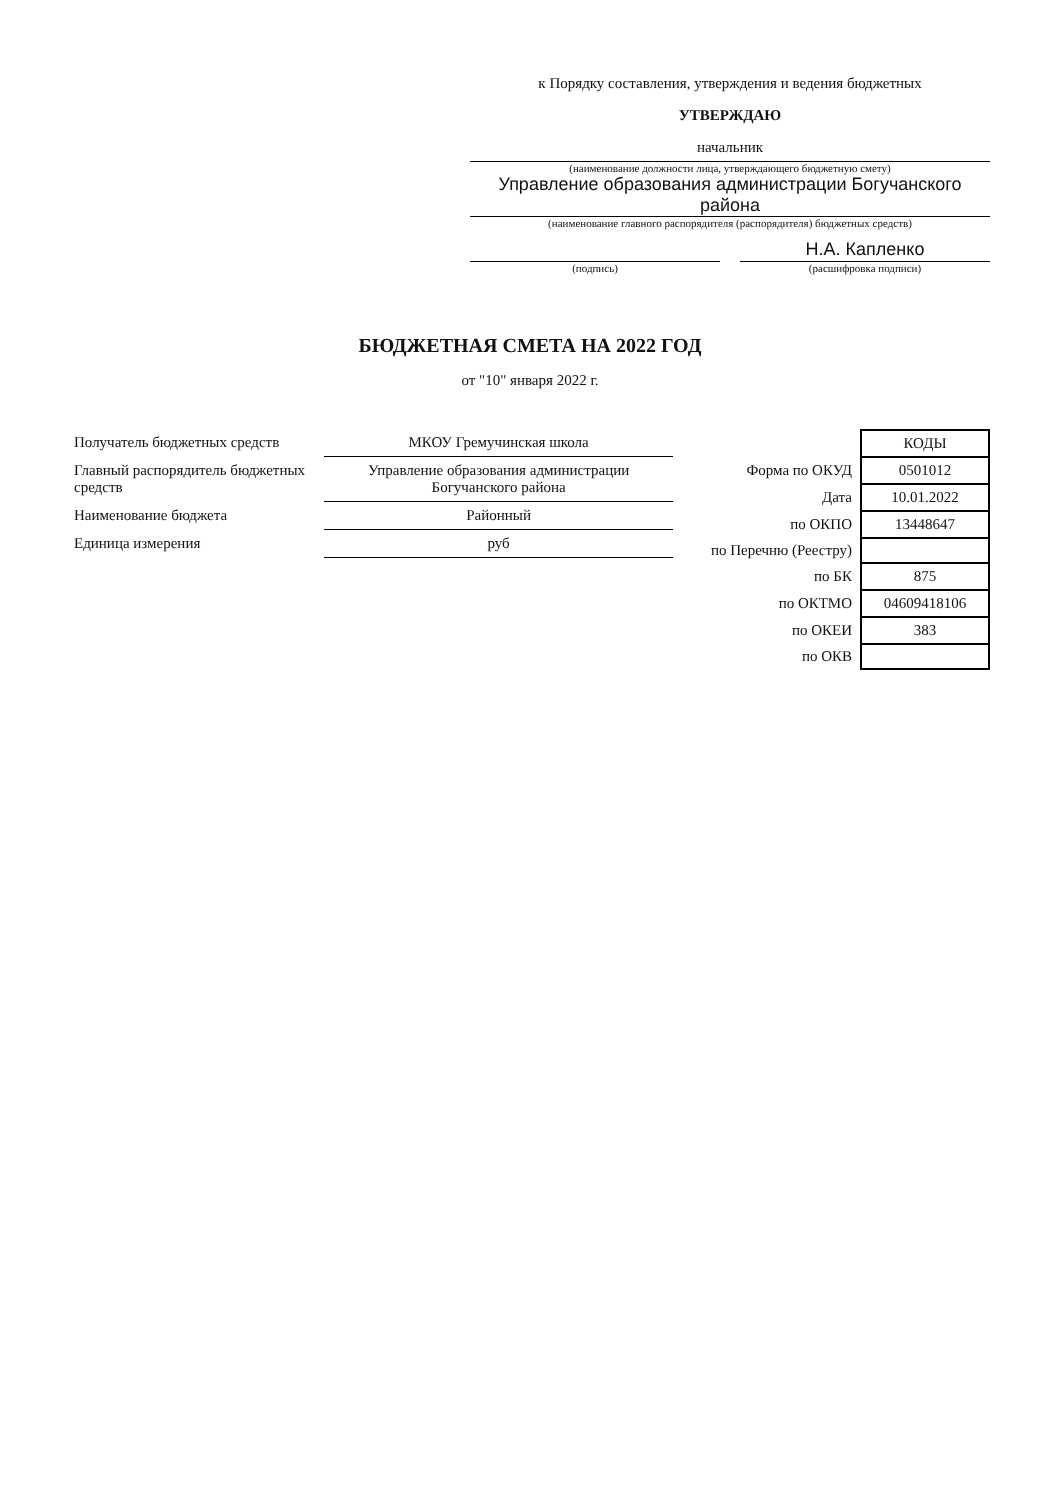к Порядку составления, утверждения и ведения бюджетных
УТВЕРЖДАЮ
начальник
(наименование должности лица, утверждающего бюджетную смету)
Управление образования администрации Богучанского района
(наименование главного распорядителя (распорядителя) бюджетных средств)
(подпись)
Н.А. Капленко
(расшифровка подписи)
БЮДЖЕТНАЯ СМЕТА НА 2022 ГОД
от "10" января 2022 г.
| Получатель бюджетных средств | МКОУ Гремучинская школа |
| Главный распорядитель бюджетных средств | Управление образования администрации Богучанского района |
| Наименование бюджета | Районный |
| Единица измерения | руб |
| | КОДЫ |
| Форма по ОКУД | 0501012 |
| Дата | 10.01.2022 |
| по ОКПО | 13448647 |
| по Перечню (Реестру) | |
| по БК | 875 |
| по ОКТМО | 04609418106 |
| по ОКЕИ | 383 |
| по ОКВ | |